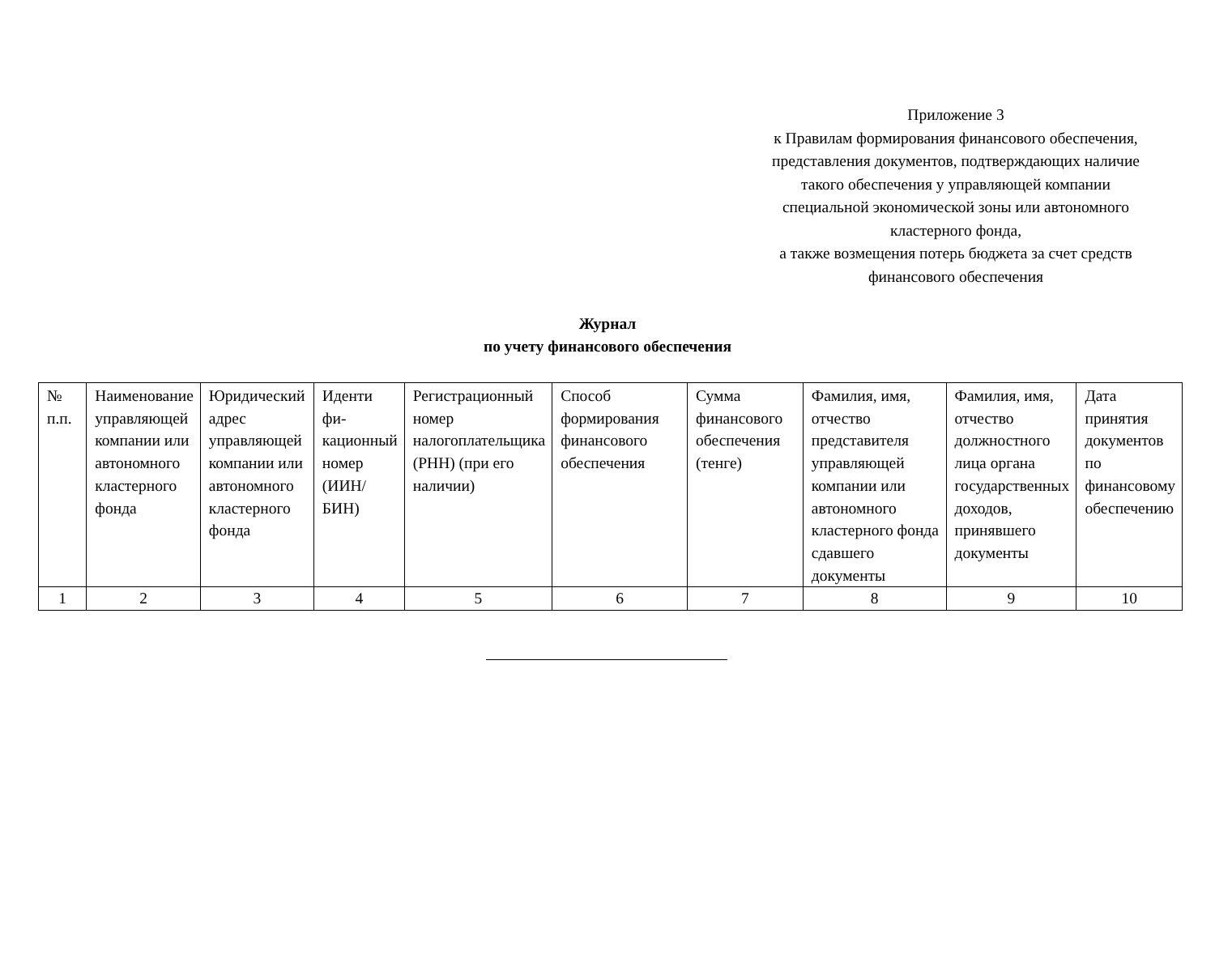Приложение 3
к Правилам формирования финансового обеспечения, представления документов, подтверждающих наличие такого обеспечения у управляющей компании специальной экономической зоны или автономного кластерного фонда,
а также возмещения потерь бюджета за счет средств финансового обеспечения
Журнал
по учету финансового обеспечения
| № п.п. | Наименование управляющей компании или автономного кластерного фонда | Юридический адрес управляющей компании или автономного кластерного фонда | Иденти фи-кационный номер (ИИН/БИН) | Регистрационный номер налогоплательщика (РНН) (при его наличии) | Способ формирования финансового обеспечения | Сумма финансового обеспечения (тенге) | Фамилия, имя, отчество представителя управляющей компании или автономного кластерного фонда сдавшего документы | Фамилия, имя, отчество должностного лица органа государственных доходов, принявшего документы | Дата принятия документов по финансовому обеспечению |
| --- | --- | --- | --- | --- | --- | --- | --- | --- | --- |
| 1 | 2 | 3 | 4 | 5 | 6 | 7 | 8 | 9 | 10 |